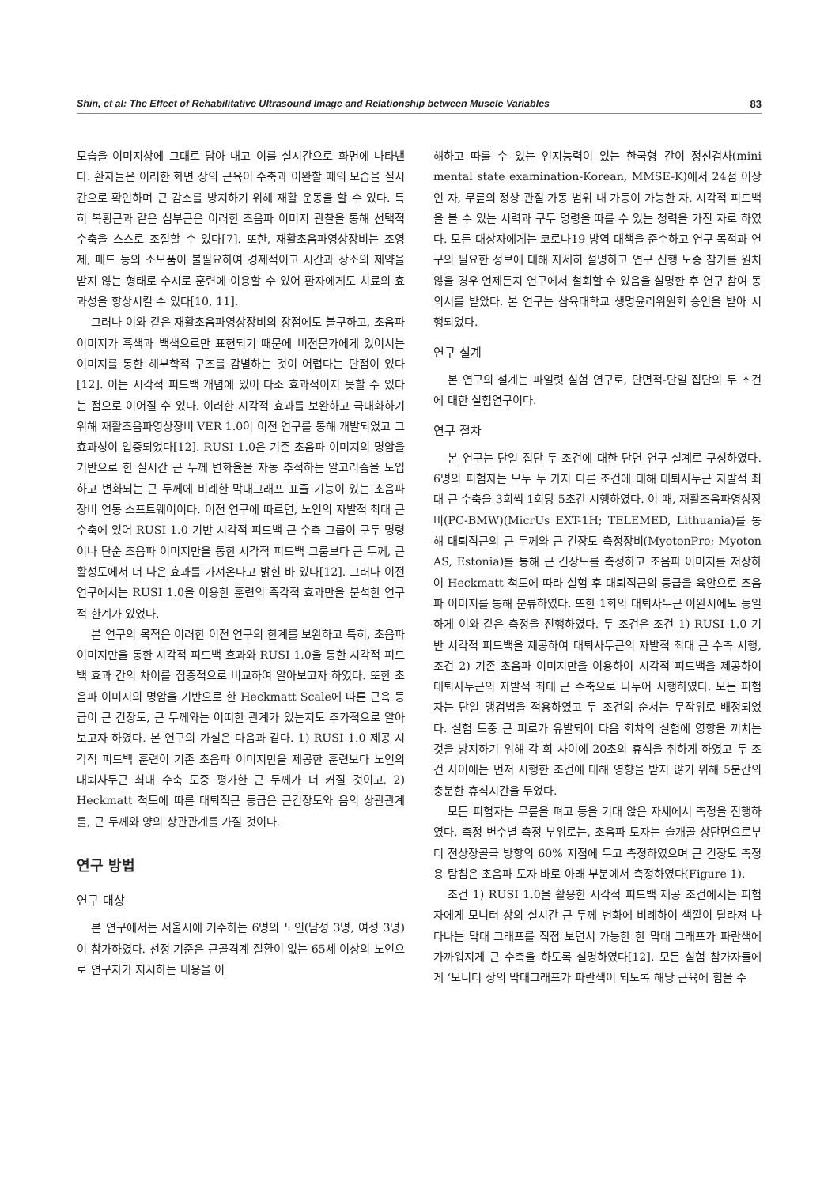Shin, et al: The Effect of Rehabilitative Ultrasound Image and Relationship between Muscle Variables 83
모습을 이미지상에 그대로 담아 내고 이를 실시간으로 화면에 나타낸다. 환자들은 이러한 화면 상의 근육이 수축과 이완할 때의 모습을 실시간으로 확인하며 근 감소를 방지하기 위해 재활 운동을 할 수 있다. 특히 복횡근과 같은 심부근은 이러한 초음파 이미지 관찰을 통해 선택적 수축을 스스로 조절할 수 있다[7]. 또한, 재활초음파영상장비는 조영제, 패드 등의 소모품이 불필요하여 경제적이고 시간과 장소의 제약을 받지 않는 형태로 수시로 훈련에 이용할 수 있어 환자에게도 치료의 효과성을 향상시킬 수 있다[10, 11].
그러나 이와 같은 재활초음파영상장비의 장점에도 불구하고, 초음파 이미지가 흑색과 백색으로만 표현되기 때문에 비전문가에게 있어서는 이미지를 통한 해부학적 구조를 감별하는 것이 어렵다는 단점이 있다[12]. 이는 시각적 피드백 개념에 있어 다소 효과적이지 못할 수 있다는 점으로 이어질 수 있다. 이러한 시각적 효과를 보완하고 극대화하기 위해 재활초음파영상장비 VER 1.0이 이전 연구를 통해 개발되었고 그 효과성이 입증되었다[12]. RUSI 1.0은 기존 초음파 이미지의 명암을 기반으로 한 실시간 근 두께 변화율을 자동 추적하는 알고리즘을 도입하고 변화되는 근 두께에 비례한 막대그래프 표출 기능이 있는 초음파 장비 연동 소프트웨어이다. 이전 연구에 따르면, 노인의 자발적 최대 근 수축에 있어 RUSI 1.0 기반 시각적 피드백 근 수축 그룹이 구두 명령이나 단순 초음파 이미지만을 통한 시각적 피드백 그룹보다 근 두께, 근 활성도에서 더 나은 효과를 가져온다고 밝힌 바 있다[12]. 그러나 이전 연구에서는 RUSI 1.0을 이용한 훈련의 즉각적 효과만을 분석한 연구적 한계가 있었다.
본 연구의 목적은 이러한 이전 연구의 한계를 보완하고 특히, 초음파 이미지만을 통한 시각적 피드백 효과와 RUSI 1.0을 통한 시각적 피드백 효과 간의 차이를 집중적으로 비교하여 알아보고자 하였다. 또한 초음파 이미지의 명암을 기반으로 한 Heckmatt Scale에 따른 근육 등급이 근 긴장도, 근 두께와는 어떠한 관계가 있는지도 추가적으로 알아보고자 하였다. 본 연구의 가설은 다음과 같다. 1) RUSI 1.0 제공 시각적 피드백 훈련이 기존 초음파 이미지만을 제공한 훈련보다 노인의 대퇴사두근 최대 수축 도중 평가한 근 두께가 더 커질 것이고, 2) Heckmatt 척도에 따른 대퇴직근 등급은 근긴장도와 음의 상관관계를, 근 두께와 양의 상관관계를 가질 것이다.
연구 방법
연구 대상
본 연구에서는 서울시에 거주하는 6명의 노인(남성 3명, 여성 3명)이 참가하였다. 선정 기준은 근골격계 질환이 없는 65세 이상의 노인으로 연구자가 지시하는 내용을 이
해하고 따를 수 있는 인지능력이 있는 한국형 간이 정신검사(mini mental state examination-Korean, MMSE-K)에서 24점 이상인 자, 무릎의 정상 관절 가동 범위 내 가동이 가능한 자, 시각적 피드백을 볼 수 있는 시력과 구두 명령을 따를 수 있는 청력을 가진 자로 하였다. 모든 대상자에게는 코로나19 방역 대책을 준수하고 연구 목적과 연구의 필요한 정보에 대해 자세히 설명하고 연구 진행 도중 참가를 원치 않을 경우 언제든지 연구에서 철회할 수 있음을 설명한 후 연구 참여 동의서를 받았다. 본 연구는 삼육대학교 생명윤리위원회 승인을 받아 시행되었다.
연구 설계
본 연구의 설계는 파일럿 실험 연구로, 단면적-단일 집단의 두 조건에 대한 실험연구이다.
연구 절차
본 연구는 단일 집단 두 조건에 대한 단면 연구 설계로 구성하였다. 6명의 피험자는 모두 두 가지 다른 조건에 대해 대퇴사두근 자발적 최대 근 수축을 3회씩 1회당 5초간 시행하였다. 이 때, 재활초음파영상장비(PC-BMW)(MicrUs EXT-1H; TELEMED, Lithuania)를 통해 대퇴직근의 근 두께와 근 긴장도 측정장비(MyotonPro; Myoton AS, Estonia)를 통해 근 긴장도를 측정하고 초음파 이미지를 저장하여 Heckmatt 척도에 따라 실험 후 대퇴직근의 등급을 육안으로 초음파 이미지를 통해 분류하였다. 또한 1회의 대퇴사두근 이완시에도 동일하게 이와 같은 측정을 진행하였다. 두 조건은 조건 1) RUSI 1.0 기반 시각적 피드백을 제공하여 대퇴사두근의 자발적 최대 근 수축 시행, 조건 2) 기존 초음파 이미지만을 이용하여 시각적 피드백을 제공하여 대퇴사두근의 자발적 최대 근 수축으로 나누어 시행하였다. 모든 피험자는 단일 맹검법을 적용하였고 두 조건의 순서는 무작위로 배정되었다. 실험 도중 근 피로가 유발되어 다음 회차의 실험에 영향을 끼치는 것을 방지하기 위해 각 회 사이에 20초의 휴식을 취하게 하였고 두 조건 사이에는 먼저 시행한 조건에 대해 영향을 받지 않기 위해 5분간의 충분한 휴식시간을 두었다.
모든 피험자는 무릎을 펴고 등을 기대 앉은 자세에서 측정을 진행하였다. 측정 변수별 측정 부위로는, 초음파 도자는 슬개골 상단면으로부터 전상장골극 방향의 60% 지점에 두고 측정하였으며 근 긴장도 측정용 탐침은 초음파 도자 바로 아래 부분에서 측정하였다(Figure 1).
조건 1) RUSI 1.0을 활용한 시각적 피드백 제공 조건에서는 피험자에게 모니터 상의 실시간 근 두께 변화에 비례하여 색깔이 달라져 나타나는 막대 그래프를 직접 보면서 가능한 한 막대 그래프가 파란색에 가까워지게 근 수축을 하도록 설명하였다[12]. 모든 실험 참가자들에게 ‘모니터 상의 막대그래프가 파란색이 되도록 해당 근육에 힘을 주